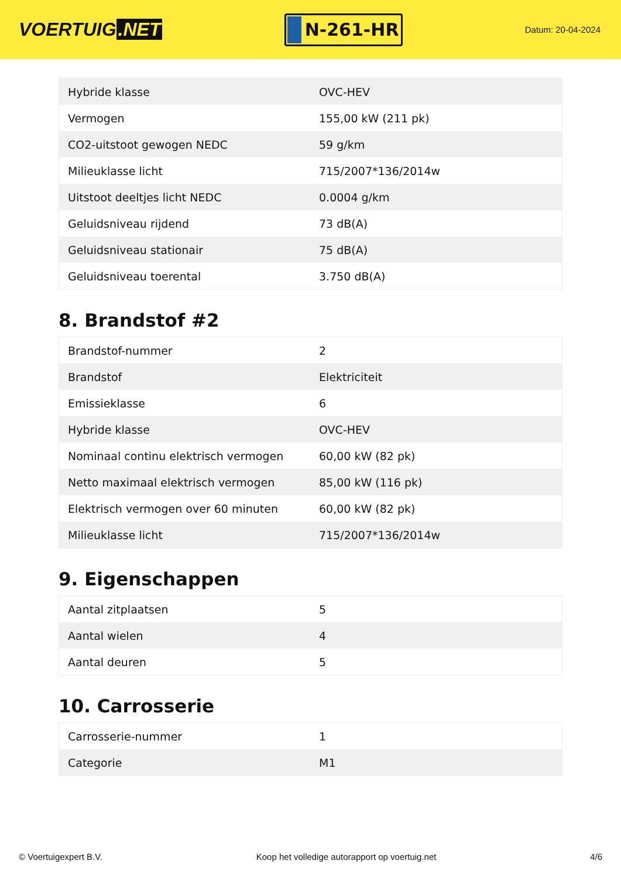VOERTUIG.NET
N-261-HR
Datum: 20-04-2024
| Hybride klasse | OVC-HEV |
| Vermogen | 155,00 kW (211 pk) |
| CO2-uitstoot gewogen NEDC | 59 g/km |
| Milieuklasse licht | 715/2007*136/2014w |
| Uitstoot deeltjes licht NEDC | 0.0004 g/km |
| Geluidsniveau rijdend | 73 dB(A) |
| Geluidsniveau stationair | 75 dB(A) |
| Geluidsniveau toerental | 3.750 dB(A) |
8. Brandstof #2
| Brandstof-nummer | 2 |
| Brandstof | Elektriciteit |
| Emissieklasse | 6 |
| Hybride klasse | OVC-HEV |
| Nominaal continu elektrisch vermogen | 60,00 kW (82 pk) |
| Netto maximaal elektrisch vermogen | 85,00 kW (116 pk) |
| Elektrisch vermogen over 60 minuten | 60,00 kW (82 pk) |
| Milieuklasse licht | 715/2007*136/2014w |
9. Eigenschappen
| Aantal zitplaatsen | 5 |
| Aantal wielen | 4 |
| Aantal deuren | 5 |
10. Carrosserie
| Carrosserie-nummer | 1 |
| Categorie | M1 |
© Voertuigexpert B.V. Koop het volledige autorapport op voertuig.net 4/6